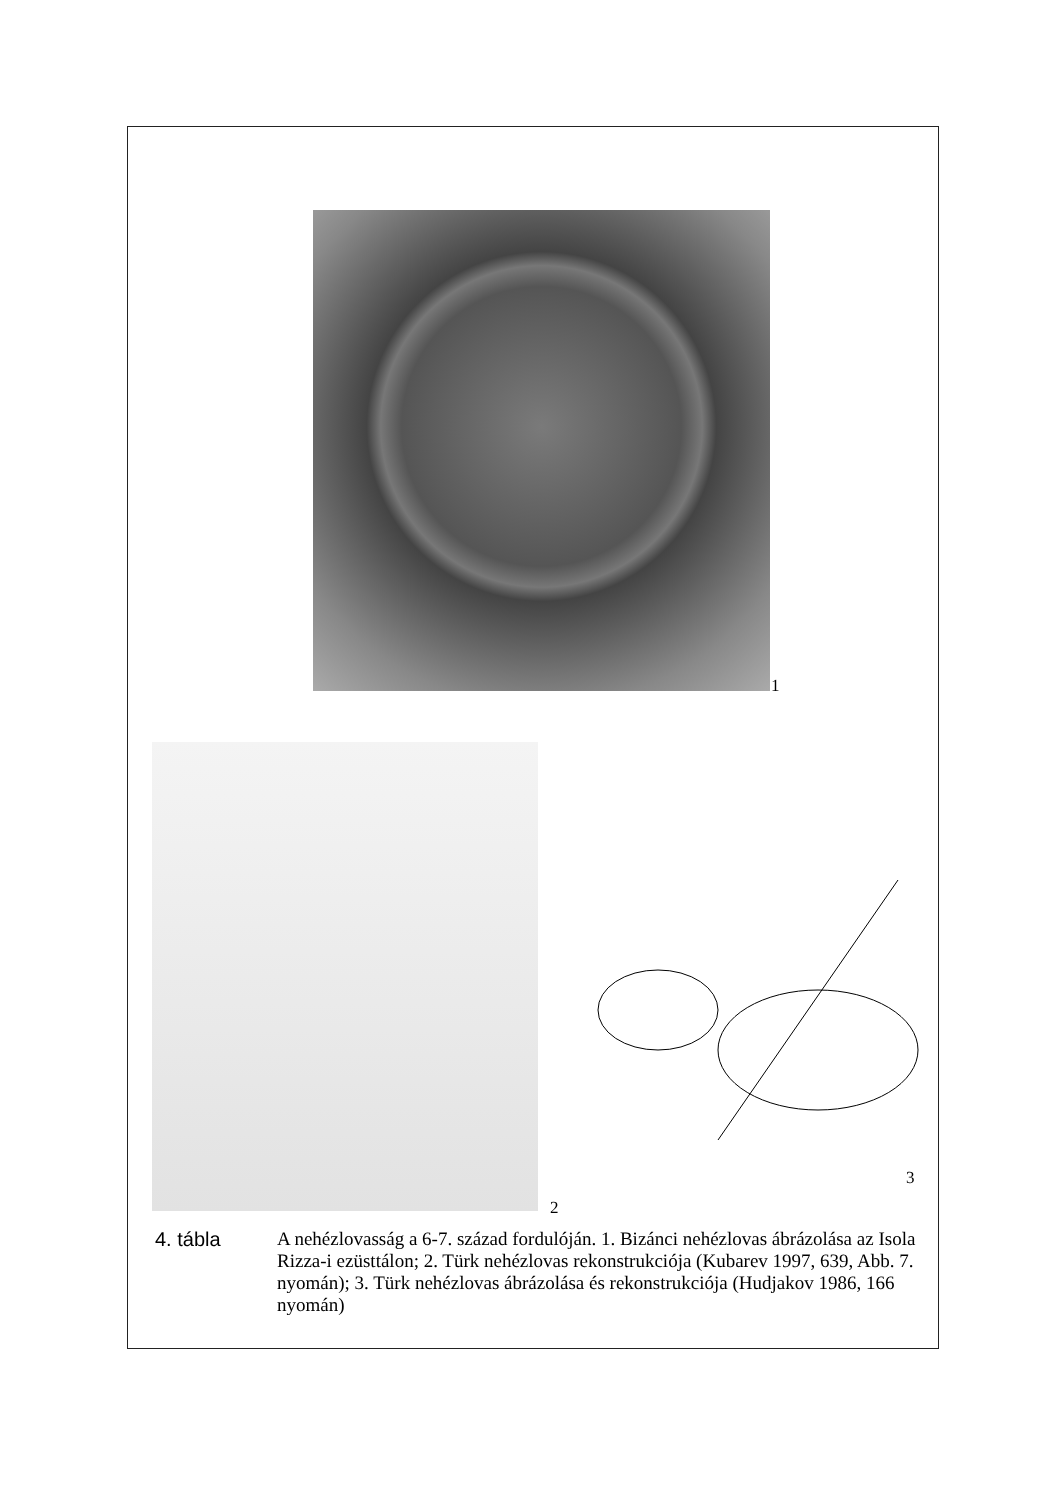1
2
3
4. tábla A nehézlovasság a 6-7. század fordulóján. 1. Bizánci nehézlovas ábrázolása az Isola Rizza-i ezüsttálon; 2. Türk nehézlovas rekonstrukciója (Kubarev 1997, 639, Abb. 7. nyomán); 3. Türk nehézlovas ábrázolása és rekonstrukciója (Hudjakov 1986, 166 nyomán)